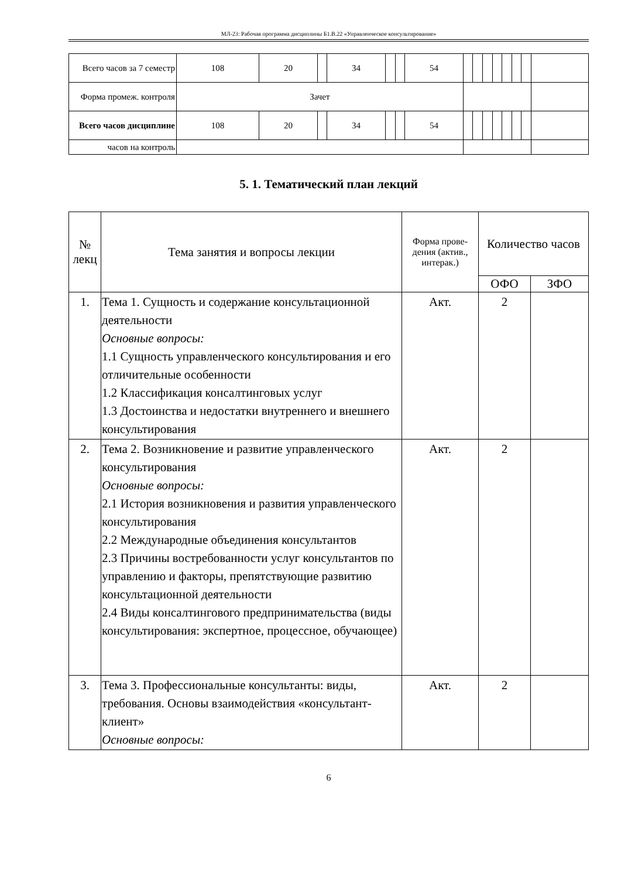МЛ-23: Рабочая программа дисциплины Б1.В.22 «Управленческое консультирование»
| Всего часов за 7 семестр | 108 | 20 | | 34 | | | 54 | | | | | | | | |
| Форма промеж. контроля | Зачет | | | | | | | | | | | | | | |
| Всего часов дисциплине | 108 | 20 | | 34 | | | 54 | | | | | | | | |
| часов на контроль | | | | | | | | | | | | | | | |
5. 1. Тематический план лекций
| № лекц | Тема занятия и вопросы лекции | Форма прове-дения (актив., интерак.) | Количество часов | |
| --- | --- | --- | --- | --- |
| | | | ОФО | ЗФО |
| 1. | Тема 1. Сущность и содержание консультационной деятельности Основные вопросы: 1.1 Сущность управленческого консультирования и его отличительные особенности 1.2 Классификация консалтинговых услуг 1.3 Достоинства и недостатки внутреннего и внешнего консультирования | Акт. | 2 | |
| 2. | Тема 2. Возникновение и развитие управленческого консультирования Основные вопросы: 2.1 История возникновения и развития управленческого консультирования 2.2 Международные объединения консультантов 2.3 Причины востребованности услуг консультантов по управлению и факторы, препятствующие развитию консультационной деятельности 2.4 Виды консалтингового предпринимательства (виды консультирования: экспертное, процессное, обучающее) | Акт. | 2 | |
| 3. | Тема 3. Профессиональные консультанты: виды, требования. Основы взаимодействия «консультант-клиент» Основные вопросы: | Акт. | 2 | |
6